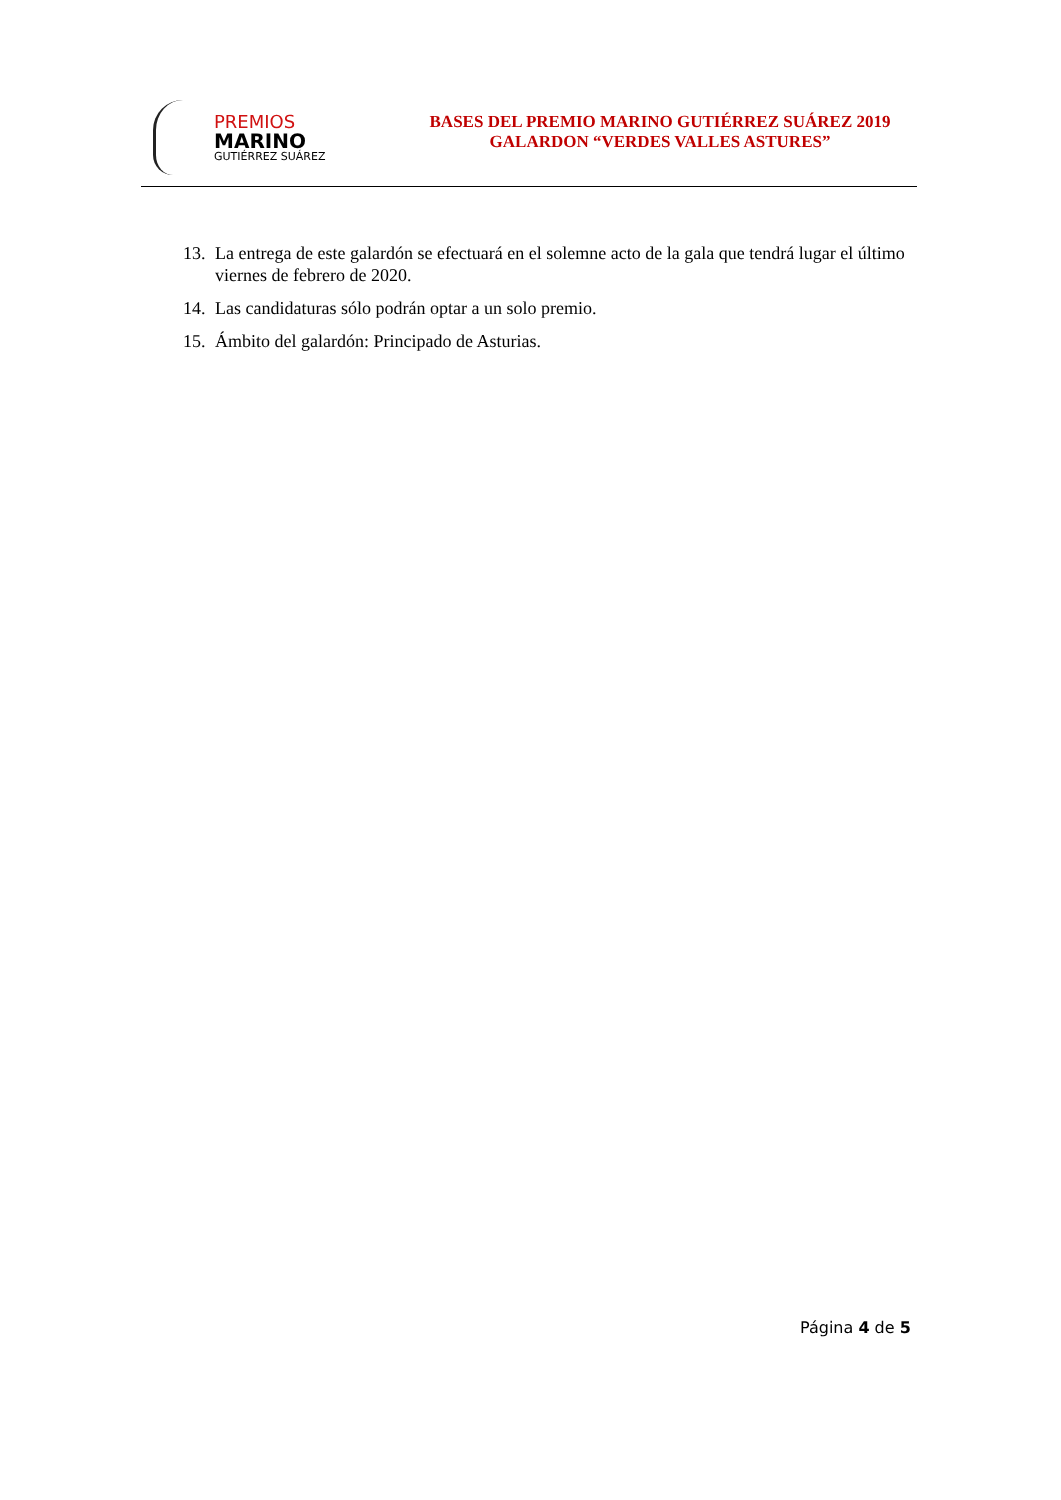PREMIOS
MARINO
GUTIÉRREZ SUÁREZ
BASES DEL PREMIO MARINO GUTIÉRREZ SUÁREZ 2019
GALARDON “VERDES VALLES ASTURES”
13. La entrega de este galardón se efectuará en el solemne acto de la gala que tendrá lugar el último viernes de febrero de 2020.
14. Las candidaturas sólo podrán optar a un solo premio.
15. Ámbito del galardón: Principado de Asturias.
Página 4 de 5